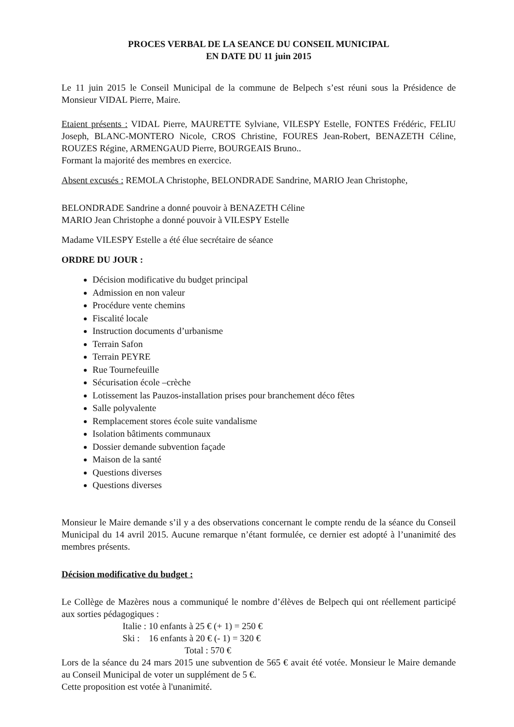PROCES VERBAL DE LA SEANCE DU CONSEIL MUNICIPAL
EN DATE DU 11 juin 2015
Le 11 juin 2015 le Conseil Municipal de la commune de Belpech s’est réuni sous la Présidence de Monsieur VIDAL Pierre, Maire.
Etaient présents : VIDAL Pierre, MAURETTE Sylviane, VILESPY Estelle, FONTES Frédéric, FELIU Joseph, BLANC-MONTERO Nicole, CROS Christine, FOURES Jean-Robert, BENAZETH Céline, ROUZES Régine, ARMENGAUD Pierre, BOURGEAIS Bruno..
Formant la majorité des membres en exercice.
Absent excusés : REMOLA Christophe, BELONDRADE Sandrine, MARIO Jean Christophe,
BELONDRADE Sandrine a donné pouvoir à BENAZETH Céline
MARIO Jean Christophe a donné pouvoir à VILESPY Estelle
Madame VILESPY Estelle a été élue secrétaire de séance
ORDRE DU JOUR :
Décision modificative du budget principal
Admission en non valeur
Procédure vente chemins
Fiscalité locale
Instruction documents d’urbanisme
Terrain Safon
Terrain PEYRE
Rue Tournefeuille
Sécurisation école –crèche
Lotissement las Pauzos-installation prises pour branchement déco fêtes
Salle polyvalente
Remplacement stores école suite vandalisme
Isolation bâtiments communaux
Dossier demande subvention façade
Maison de la santé
Questions diverses
Questions diverses
Monsieur le Maire demande s’il y a des observations concernant le compte rendu de la séance du Conseil Municipal du 14 avril 2015. Aucune remarque n’étant formulée, ce dernier est adopté à l’unanimité des membres présents.
Décision modificative du budget :
Le Collège de Mazères nous a communiqué le nombre d’élèves de Belpech qui ont réellement participé aux sorties pédagogiques :
Italie : 10 enfants à 25 € (+ 1) = 250 €
Ski : 16 enfants à 20 € (- 1) = 320 €
Total : 570 €
Lors de la séance du 24 mars 2015 une subvention de 565 € avait été votée. Monsieur le Maire demande au Conseil Municipal de voter un supplément de 5 €.
Cette proposition est votée à l'unanimité.